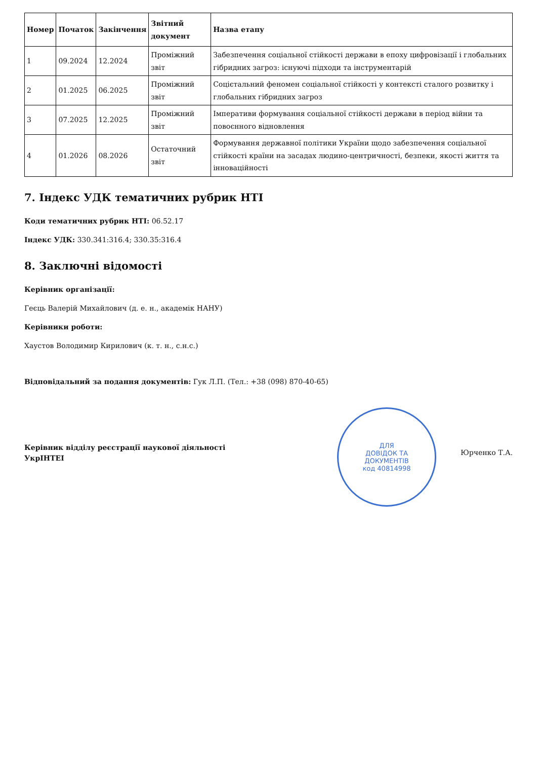| Номер | Початок | Закінчення | Звітний документ | Назва етапу |
| --- | --- | --- | --- | --- |
| 1 | 09.2024 | 12.2024 | Проміжний звіт | Забезпечення соціальної стійкості держави в епоху цифровізації і глобальних гібридних загроз: існуючі підходи та інструментарій |
| 2 | 01.2025 | 06.2025 | Проміжний звіт | Соцієтальний феномен соціальної стійкості у контексті сталого розвитку і глобальних гібридних загроз |
| 3 | 07.2025 | 12.2025 | Проміжний звіт | Імперативи формування соціальної стійкості держави в період війни та повоєнного відновлення |
| 4 | 01.2026 | 08.2026 | Остаточний звіт | Формування державної політики України щодо забезпечення соціальної стійкості країни на засадах людино-центричності, безпеки, якості життя та інноваційності |
7. Індекс УДК тематичних рубрик НТІ
Коди тематичних рубрик НТІ: 06.52.17
Індекс УДК: 330.341:316.4; 330.35:316.4
8. Заключні відомості
Керівник організації:
Геєць Валерій Михайлович (д. е. н., академік НАНУ)
Керівники роботи:
Хаустов Володимир Кирилович (к. т. н., с.н.с.)
Відповідальний за подання документів: Гук Л.П. (Тел.: +38 (098) 870-40-65)
Керівник відділу реєстрації наукової діяльності УкрІНТЕІ
ДЛЯ
ДОВІДОК ТА
ДОКУМЕНТІВ
код 40814998
Юрченко Т.А.